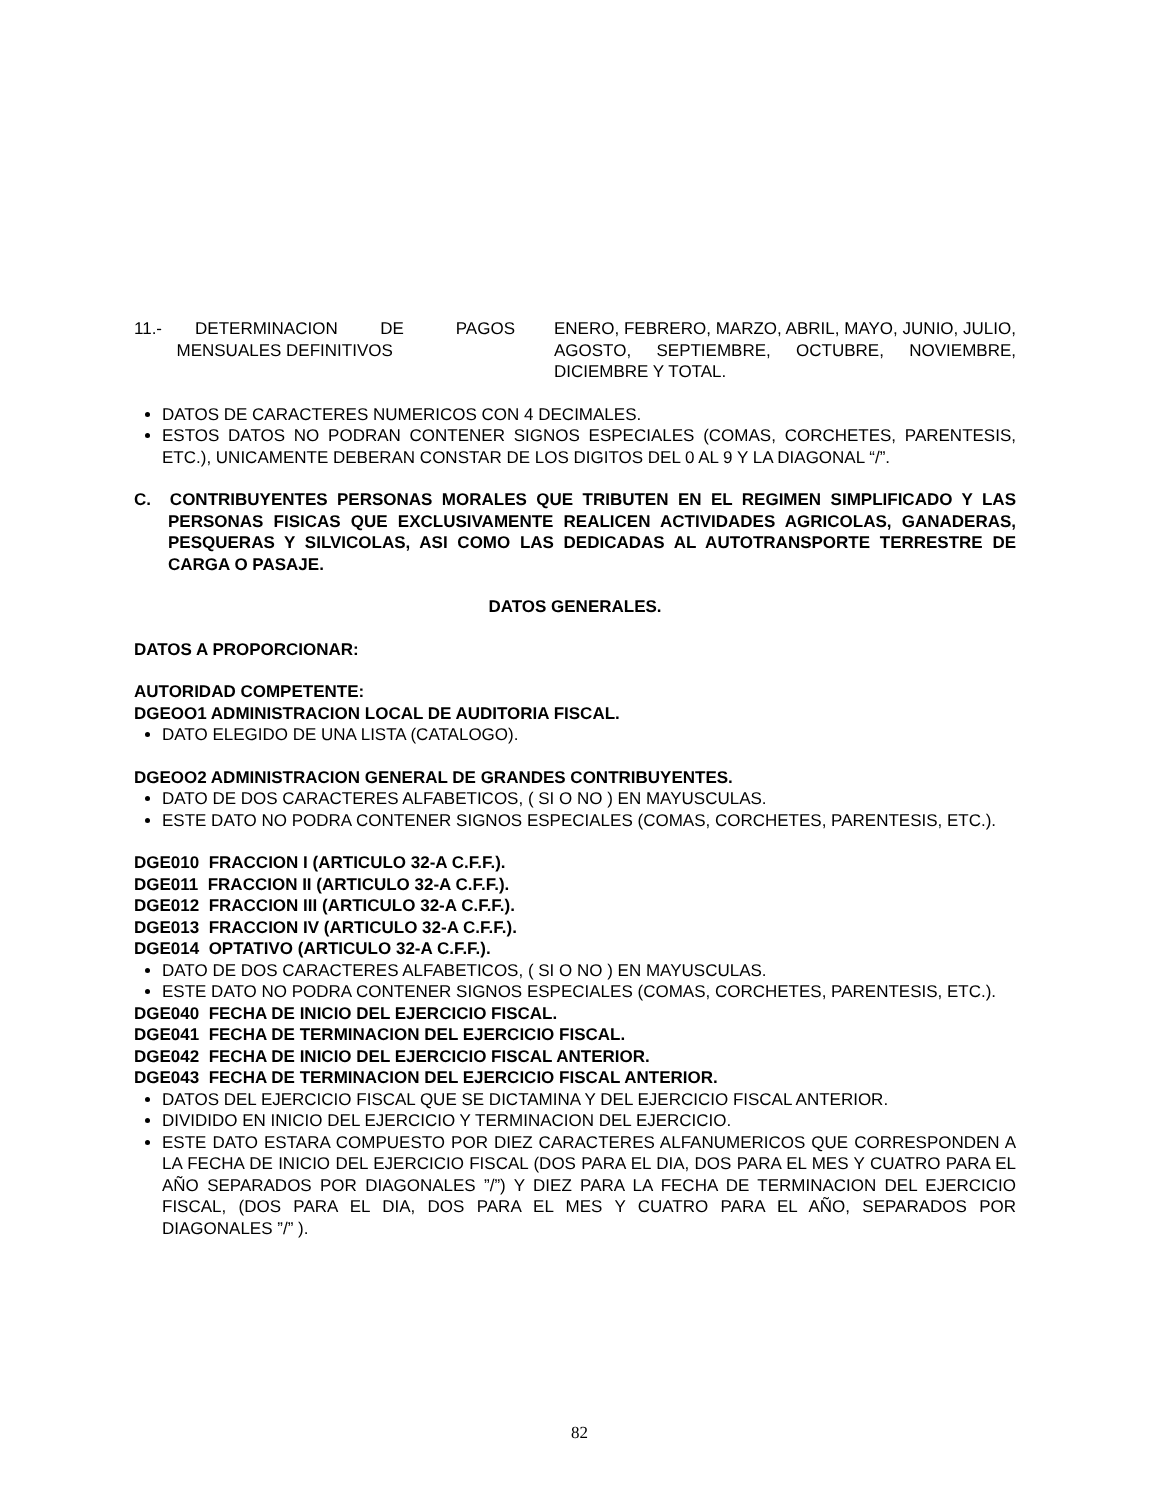11.- DETERMINACION DE PAGOS
MENSUALES DEFINITIVOS
ENERO, FEBRERO, MARZO, ABRIL, MAYO, JUNIO, JULIO, AGOSTO, SEPTIEMBRE, OCTUBRE, NOVIEMBRE, DICIEMBRE Y TOTAL.
DATOS DE CARACTERES NUMERICOS CON 4 DECIMALES.
ESTOS DATOS NO PODRAN CONTENER SIGNOS ESPECIALES (COMAS, CORCHETES, PARENTESIS, ETC.), UNICAMENTE DEBERAN CONSTAR DE LOS DIGITOS DEL 0 AL 9 Y LA DIAGONAL “/”.
C. CONTRIBUYENTES PERSONAS MORALES QUE TRIBUTEN EN EL REGIMEN SIMPLIFICADO Y LAS PERSONAS FISICAS QUE EXCLUSIVAMENTE REALICEN ACTIVIDADES AGRICOLAS, GANADERAS, PESQUERAS Y SILVICOLAS, ASI COMO LAS DEDICADAS AL AUTOTRANSPORTE TERRESTRE DE CARGA O PASAJE.
DATOS GENERALES.
DATOS A PROPORCIONAR:
AUTORIDAD COMPETENTE:
DGEOO1 ADMINISTRACION LOCAL DE AUDITORIA FISCAL.
DATO ELEGIDO DE UNA LISTA (CATALOGO).
DGEOO2 ADMINISTRACION GENERAL DE GRANDES CONTRIBUYENTES.
DATO DE DOS CARACTERES ALFABETICOS, ( SI O NO ) EN MAYUSCULAS.
ESTE DATO NO PODRA CONTENER SIGNOS ESPECIALES (COMAS, CORCHETES, PARENTESIS, ETC.).
DGE010 FRACCION I (ARTICULO 32-A C.F.F.).
DGE011 FRACCION II (ARTICULO 32-A C.F.F.).
DGE012 FRACCION III (ARTICULO 32-A C.F.F.).
DGE013 FRACCION IV (ARTICULO 32-A C.F.F.).
DGE014 OPTATIVO (ARTICULO 32-A C.F.F.).
DATO DE DOS CARACTERES ALFABETICOS, ( SI O NO ) EN MAYUSCULAS.
ESTE DATO NO PODRA CONTENER SIGNOS ESPECIALES (COMAS, CORCHETES, PARENTESIS, ETC.).
DGE040 FECHA DE INICIO DEL EJERCICIO FISCAL.
DGE041 FECHA DE TERMINACION DEL EJERCICIO FISCAL.
DGE042 FECHA DE INICIO DEL EJERCICIO FISCAL ANTERIOR.
DGE043 FECHA DE TERMINACION DEL EJERCICIO FISCAL ANTERIOR.
DATOS DEL EJERCICIO FISCAL QUE SE DICTAMINA Y DEL EJERCICIO FISCAL ANTERIOR.
DIVIDIDO EN INICIO DEL EJERCICIO Y TERMINACION DEL EJERCICIO.
ESTE DATO ESTARA COMPUESTO POR DIEZ CARACTERES ALFANUMERICOS QUE CORRESPONDEN A LA FECHA DE INICIO DEL EJERCICIO FISCAL (DOS PARA EL DIA, DOS PARA EL MES Y CUATRO PARA EL AÑO SEPARADOS POR DIAGONALES ”/”) Y DIEZ PARA LA FECHA DE TERMINACION DEL EJERCICIO FISCAL, (DOS PARA EL DIA, DOS PARA EL MES Y CUATRO PARA EL AÑO, SEPARADOS POR DIAGONALES ”/” ).
82